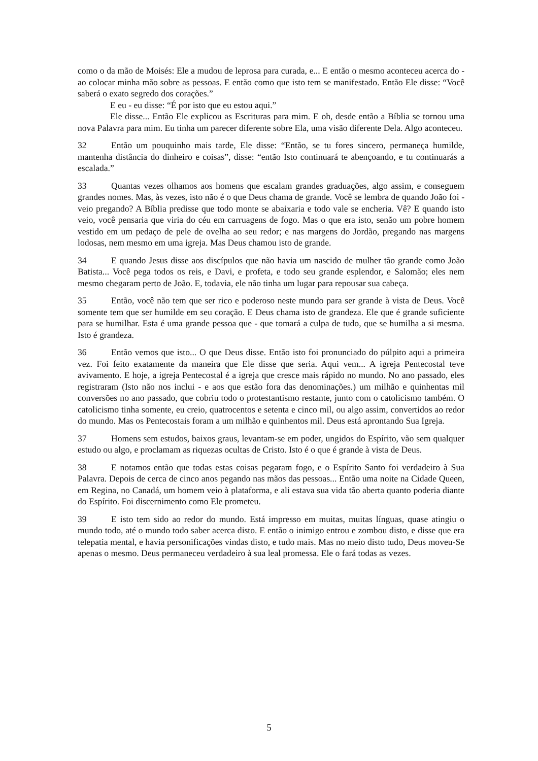como o da mão de Moisés: Ele a mudou de leprosa para curada, e... E então o mesmo aconteceu acerca do - ao colocar minha mão sobre as pessoas. E então como que isto tem se manifestado. Então Ele disse: “Você saberá o exato segredo dos corações.”
E eu - eu disse: “É por isto que eu estou aqui.”
Ele disse... Então Ele explicou as Escrituras para mim. E oh, desde então a Bíblia se tornou uma nova Palavra para mim. Eu tinha um parecer diferente sobre Ela, uma visão diferente Dela. Algo aconteceu.
32 Então um pouquinho mais tarde, Ele disse: “Então, se tu fores sincero, permaneça humilde, mantenha distância do dinheiro e coisas”, disse: “então Isto continuará te abençoando, e tu continuarás a escalada.”
33 Quantas vezes olhamos aos homens que escalam grandes graduações, algo assim, e conseguem grandes nomes. Mas, às vezes, isto não é o que Deus chama de grande. Você se lembra de quando João foi - veio pregando? A Bíblia predisse que todo monte se abaixaria e todo vale se encheria. Vê? E quando isto veio, você pensaria que viria do céu em carruagens de fogo. Mas o que era isto, senão um pobre homem vestido em um pedaço de pele de ovelha ao seu redor; e nas margens do Jordão, pregando nas margens lodosas, nem mesmo em uma igreja. Mas Deus chamou isto de grande.
34 E quando Jesus disse aos discípulos que não havia um nascido de mulher tão grande como João Batista... Você pega todos os reis, e Davi, e profeta, e todo seu grande esplendor, e Salomão; eles nem mesmo chegaram perto de João. E, todavia, ele não tinha um lugar para repousar sua cabeça.
35 Então, você não tem que ser rico e poderoso neste mundo para ser grande à vista de Deus. Você somente tem que ser humilde em seu coração. E Deus chama isto de grandeza. Ele que é grande suficiente para se humilhar. Esta é uma grande pessoa que - que tomará a culpa de tudo, que se humilha a si mesma. Isto é grandeza.
36 Então vemos que isto... O que Deus disse. Então isto foi pronunciado do púlpito aqui a primeira vez. Foi feito exatamente da maneira que Ele disse que seria. Aqui vem... A igreja Pentecostal teve avivamento. E hoje, a igreja Pentecostal é a igreja que cresce mais rápido no mundo. No ano passado, eles registraram (Isto não nos inclui - e aos que estão fora das denominações.) um milhão e quinhentas mil conversões no ano passado, que cobriu todo o protestantismo restante, junto com o catolicismo também. O catolicismo tinha somente, eu creio, quatrocentos e setenta e cinco mil, ou algo assim, convertidos ao redor do mundo. Mas os Pentecostais foram a um milhão e quinhentos mil. Deus está aprontando Sua Igreja.
37 Homens sem estudos, baixos graus, levantam-se em poder, ungidos do Espírito, vão sem qualquer estudo ou algo, e proclamam as riquezas ocultas de Cristo. Isto é o que é grande à vista de Deus.
38 E notamos então que todas estas coisas pegaram fogo, e o Espírito Santo foi verdadeiro à Sua Palavra. Depois de cerca de cinco anos pegando nas mãos das pessoas... Então uma noite na Cidade Queen, em Regina, no Canadá, um homem veio à plataforma, e ali estava sua vida tão aberta quanto poderia diante do Espírito. Foi discernimento como Ele prometeu.
39 E isto tem sido ao redor do mundo. Está impresso em muitas, muitas línguas, quase atingiu o mundo todo, até o mundo todo saber acerca disto. E então o inimigo entrou e zombou disto, e disse que era telepatia mental, e havia personificações vindas disto, e tudo mais. Mas no meio disto tudo, Deus moveu-Se apenas o mesmo. Deus permaneceu verdadeiro à sua leal promessa. Ele o fará todas as vezes.
5